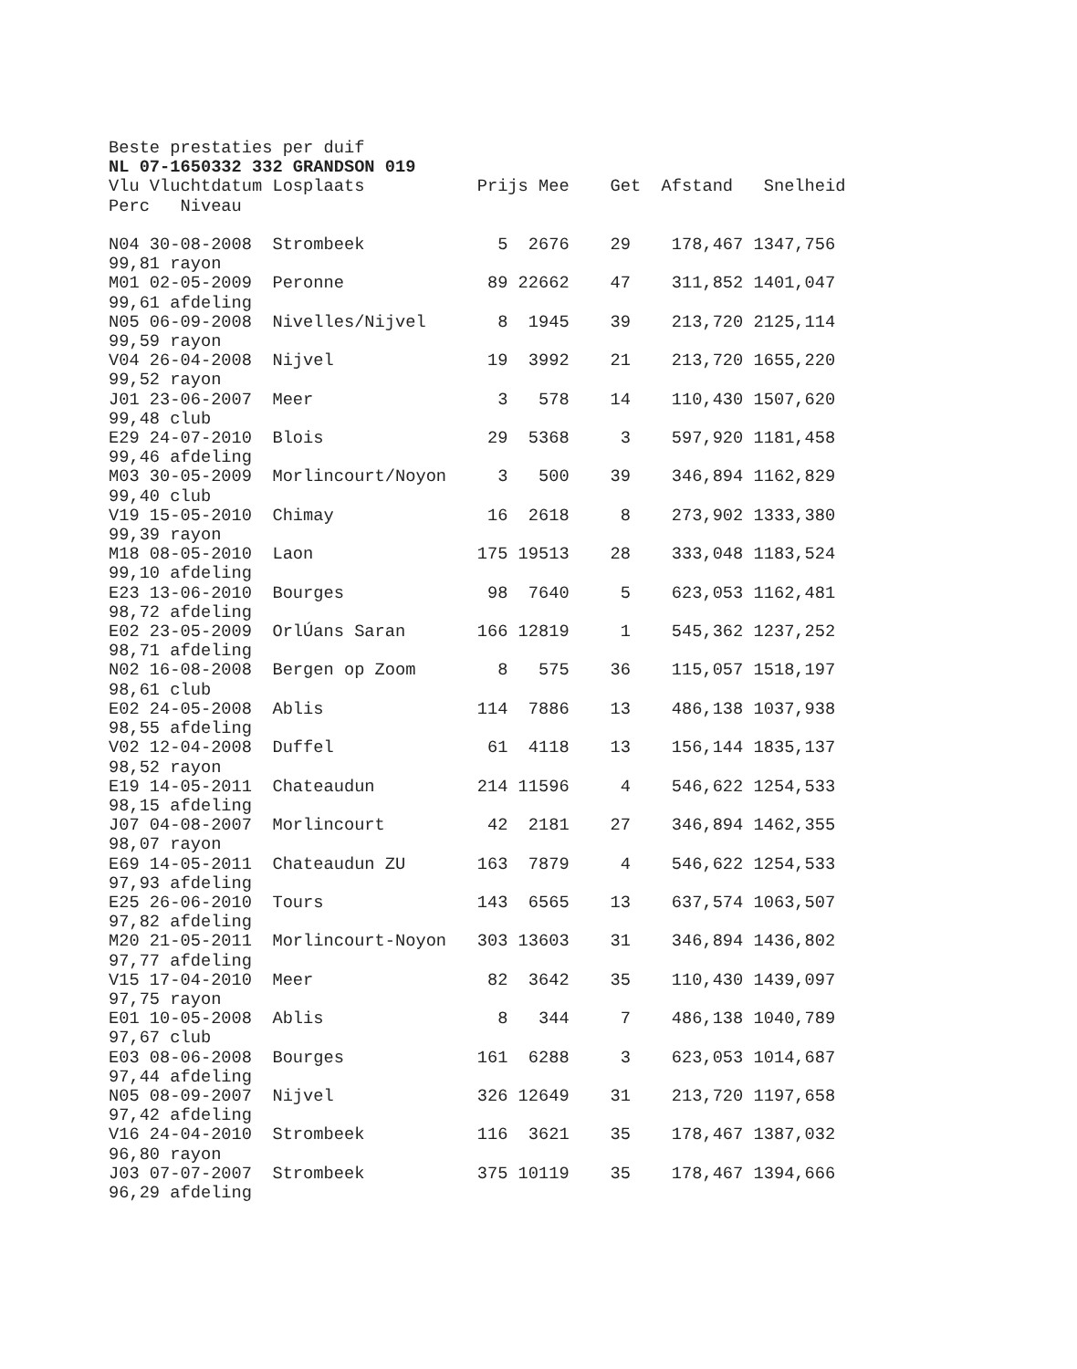Beste prestaties per duif
NL 07-1650332 332 GRANDSON 019
Vlu Vluchtdatum Losplaats           Prijs Mee    Get  Afstand   Snelheid
Perc   Niveau

N04 30-08-2008  Strombeek             5  2676    29    178,467 1347,756
99,81 rayon
M01 02-05-2009  Peronne              89 22662    47    311,852 1401,047
99,61 afdeling
N05 06-09-2008  Nivelles/Nijvel       8  1945    39    213,720 2125,114
99,59 rayon
V04 26-04-2008  Nijvel               19  3992    21    213,720 1655,220
99,52 rayon
J01 23-06-2007  Meer                  3   578    14    110,430 1507,620
99,48 club
E29 24-07-2010  Blois                29  5368     3    597,920 1181,458
99,46 afdeling
M03 30-05-2009  Morlincourt/Noyon     3   500    39    346,894 1162,829
99,40 club
V19 15-05-2010  Chimay               16  2618     8    273,902 1333,380
99,39 rayon
M18 08-05-2010  Laon                175 19513    28    333,048 1183,524
99,10 afdeling
E23 13-06-2010  Bourges              98  7640     5    623,053 1162,481
98,72 afdeling
E02 23-05-2009  OrlÚans Saran       166 12819     1    545,362 1237,252
98,71 afdeling
N02 16-08-2008  Bergen op Zoom        8   575    36    115,057 1518,197
98,61 club
E02 24-05-2008  Ablis               114  7886    13    486,138 1037,938
98,55 afdeling
V02 12-04-2008  Duffel               61  4118    13    156,144 1835,137
98,52 rayon
E19 14-05-2011  Chateaudun          214 11596     4    546,622 1254,533
98,15 afdeling
J07 04-08-2007  Morlincourt          42  2181    27    346,894 1462,355
98,07 rayon
E69 14-05-2011  Chateaudun ZU       163  7879     4    546,622 1254,533
97,93 afdeling
E25 26-06-2010  Tours               143  6565    13    637,574 1063,507
97,82 afdeling
M20 21-05-2011  Morlincourt-Noyon   303 13603    31    346,894 1436,802
97,77 afdeling
V15 17-04-2010  Meer                 82  3642    35    110,430 1439,097
97,75 rayon
E01 10-05-2008  Ablis                 8   344     7    486,138 1040,789
97,67 club
E03 08-06-2008  Bourges             161  6288     3    623,053 1014,687
97,44 afdeling
N05 08-09-2007  Nijvel              326 12649    31    213,720 1197,658
97,42 afdeling
V16 24-04-2010  Strombeek           116  3621    35    178,467 1387,032
96,80 rayon
J03 07-07-2007  Strombeek           375 10119    35    178,467 1394,666
96,29 afdeling